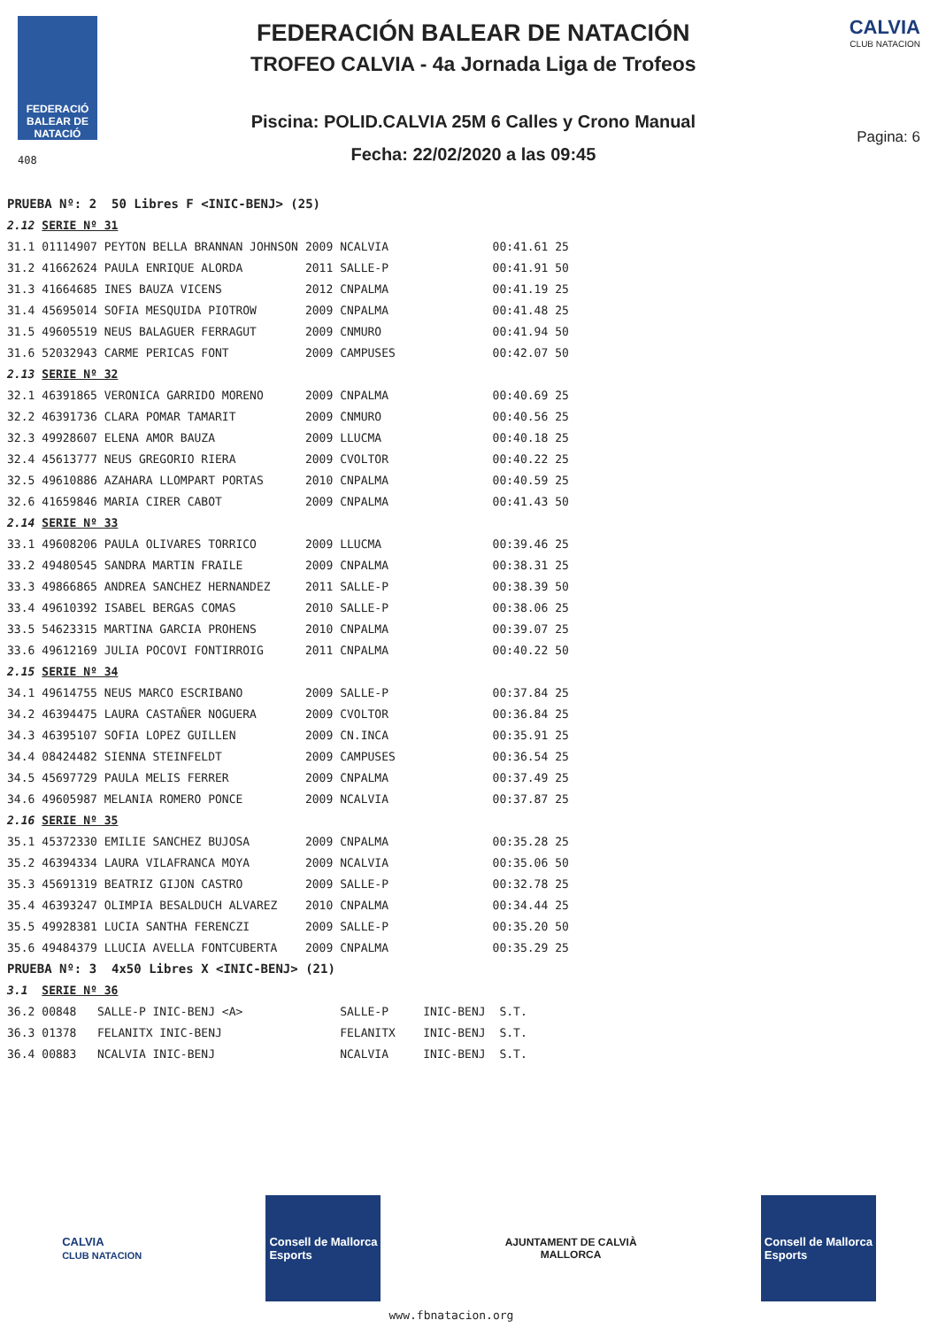FEDERACIÓ BALEAR DE NATACIÓ
408
FEDERACIÓN BALEAR DE NATACIÓN
TROFEO CALVIA - 4a Jornada Liga de Trofeos
Piscina: POLID.CALVIA 25M 6 Calles y Crono Manual
Fecha: 22/02/2020 a las 09:45
CALVIA
CLUB NATACION
Pagina: 6
| PRUEBA Nº: 2 50 Libres F <INIC-BENJ> (25) | | | | | |
| 2.12 | SERIE Nº 31 | | | | |
| 31.1 | 01114907 PEYTON BELLA BRANNAN JOHNSON | 2009 | NCALVIA | 00:41.61 | 25 |
| 31.2 | 41662624 PAULA ENRIQUE ALORDA | 2011 | SALLE-P | 00:41.91 | 50 |
| 31.3 | 41664685 INES BAUZA VICENS | 2012 | CNPALMA | 00:41.19 | 25 |
| 31.4 | 45695014 SOFIA MESQUIDA PIOTROW | 2009 | CNPALMA | 00:41.48 | 25 |
| 31.5 | 49605519 NEUS BALAGUER FERRAGUT | 2009 | CNMURO | 00:41.94 | 50 |
| 31.6 | 52032943 CARME PERICAS FONT | 2009 | CAMPUSES | 00:42.07 | 50 |
| 2.13 | SERIE Nº 32 | | | | |
| 32.1 | 46391865 VERONICA GARRIDO MORENO | 2009 | CNPALMA | 00:40.69 | 25 |
| 32.2 | 46391736 CLARA POMAR TAMARIT | 2009 | CNMURO | 00:40.56 | 25 |
| 32.3 | 49928607 ELENA AMOR BAUZA | 2009 | LLUCMA | 00:40.18 | 25 |
| 32.4 | 45613777 NEUS GREGORIO RIERA | 2009 | CVOLTOR | 00:40.22 | 25 |
| 32.5 | 49610886 AZAHARA LLOMPART PORTAS | 2010 | CNPALMA | 00:40.59 | 25 |
| 32.6 | 41659846 MARIA CIRER CABOT | 2009 | CNPALMA | 00:41.43 | 50 |
| 2.14 | SERIE Nº 33 | | | | |
| 33.1 | 49608206 PAULA OLIVARES TORRICO | 2009 | LLUCMA | 00:39.46 | 25 |
| 33.2 | 49480545 SANDRA MARTIN FRAILE | 2009 | CNPALMA | 00:38.31 | 25 |
| 33.3 | 49866865 ANDREA SANCHEZ HERNANDEZ | 2011 | SALLE-P | 00:38.39 | 50 |
| 33.4 | 49610392 ISABEL BERGAS COMAS | 2010 | SALLE-P | 00:38.06 | 25 |
| 33.5 | 54623315 MARTINA GARCIA PROHENS | 2010 | CNPALMA | 00:39.07 | 25 |
| 33.6 | 49612169 JULIA POCOVI FONTIRROIG | 2011 | CNPALMA | 00:40.22 | 50 |
| 2.15 | SERIE Nº 34 | | | | |
| 34.1 | 49614755 NEUS MARCO ESCRIBANO | 2009 | SALLE-P | 00:37.84 | 25 |
| 34.2 | 46394475 LAURA CASTAÑER NOGUERA | 2009 | CVOLTOR | 00:36.84 | 25 |
| 34.3 | 46395107 SOFIA LOPEZ GUILLEN | 2009 | CN.INCA | 00:35.91 | 25 |
| 34.4 | 08424482 SIENNA STEINFELDT | 2009 | CAMPUSES | 00:36.54 | 25 |
| 34.5 | 45697729 PAULA MELIS FERRER | 2009 | CNPALMA | 00:37.49 | 25 |
| 34.6 | 49605987 MELANIA ROMERO PONCE | 2009 | NCALVIA | 00:37.87 | 25 |
| 2.16 | SERIE Nº 35 | | | | |
| 35.1 | 45372330 EMILIE SANCHEZ BUJOSA | 2009 | CNPALMA | 00:35.28 | 25 |
| 35.2 | 46394334 LAURA VILAFRANCA MOYA | 2009 | NCALVIA | 00:35.06 | 50 |
| 35.3 | 45691319 BEATRIZ GIJON CASTRO | 2009 | SALLE-P | 00:32.78 | 25 |
| 35.4 | 46393247 OLIMPIA BESALDUCH ALVAREZ | 2010 | CNPALMA | 00:34.44 | 25 |
| 35.5 | 49928381 LUCIA SANTHA FERENCZI | 2009 | SALLE-P | 00:35.20 | 50 |
| 35.6 | 49484379 LLUCIA AVELLA FONTCUBERTA | 2009 | CNPALMA | 00:35.29 | 25 |
| PRUEBA Nº: 3 4x50 Libres X <INIC-BENJ> (21) | | | | | |
| 3.1 | SERIE Nº 36 | | | | |
| 36.2 | 00848 SALLE-P INIC-BENJ <A> | | SALLE-P INIC-BENJ | S.T. | |
| 36.3 | 01378 FELANITX INIC-BENJ | | FELANITX INIC-BENJ | S.T. | |
| 36.4 | 00883 NCALVIA INIC-BENJ | | NCALVIA INIC-BENJ | S.T. | |
CALVIA
CLUB NATACION
Consell de Mallorca
Esports
AJUNTAMENT DE CALVIÀ
MALLORCA
Consell de Mallorca
Esports
www.fbnatacion.org